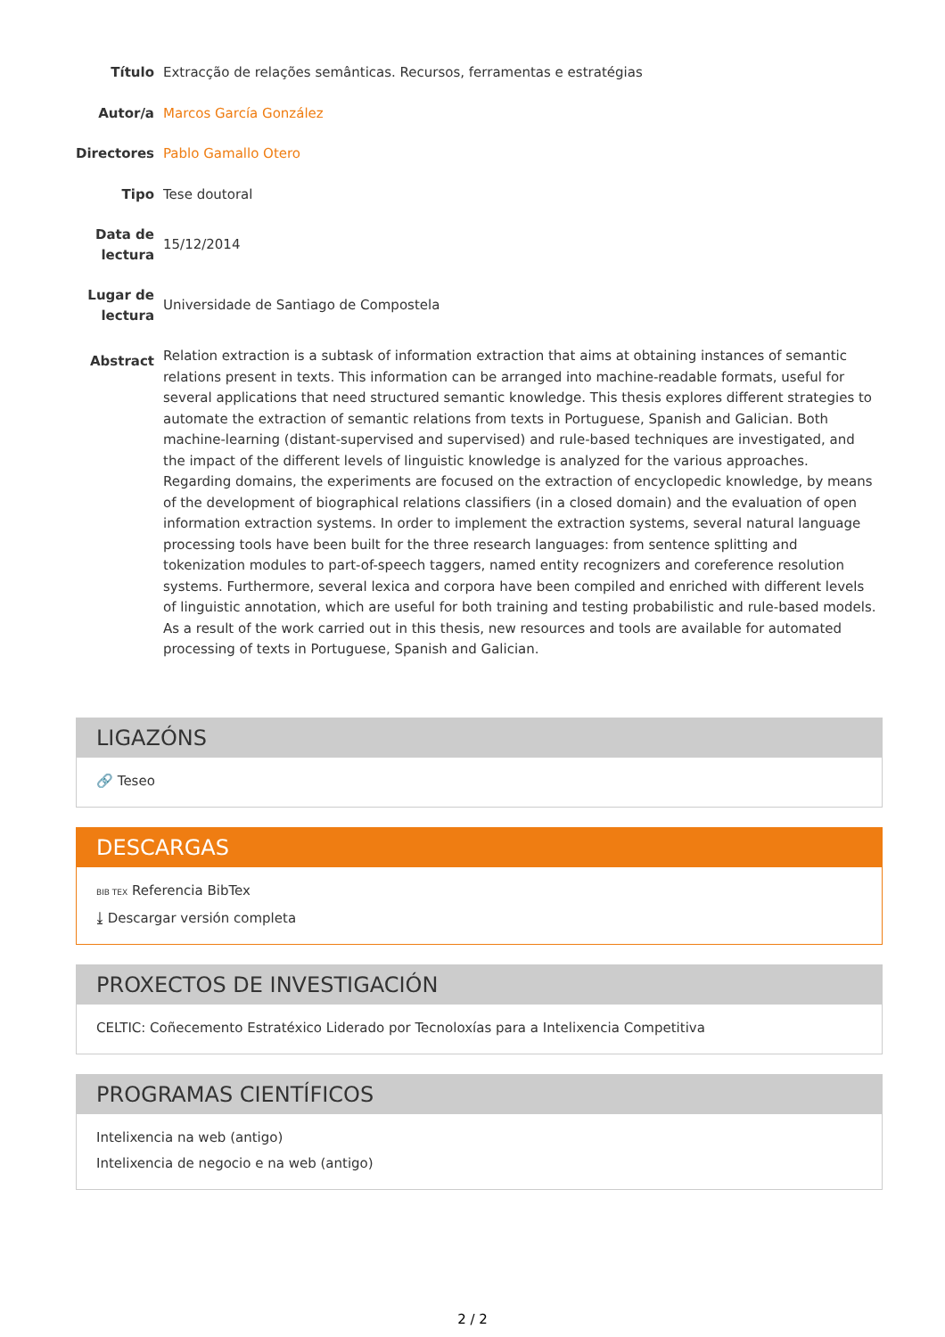Título
Extracção de relações semânticas. Recursos, ferramentas e estratégias
Autor/a
Marcos García González
Directores
Pablo Gamallo Otero
Tipo
Tese doutoral
Data de lectura
15/12/2014
Lugar de lectura
Universidade de Santiago de Compostela
Abstract
Relation extraction is a subtask of information extraction that aims at obtaining instances of semantic relations present in texts. This information can be arranged into machine-readable formats, useful for several applications that need structured semantic knowledge. This thesis explores different strategies to automate the extraction of semantic relations from texts in Portuguese, Spanish and Galician. Both machine-learning (distant-supervised and supervised) and rule-based techniques are investigated, and the impact of the different levels of linguistic knowledge is analyzed for the various approaches. Regarding domains, the experiments are focused on the extraction of encyclopedic knowledge, by means of the development of biographical relations classifiers (in a closed domain) and the evaluation of open information extraction systems. In order to implement the extraction systems, several natural language processing tools have been built for the three research languages: from sentence splitting and tokenization modules to part-of-speech taggers, named entity recognizers and coreference resolution systems. Furthermore, several lexica and corpora have been compiled and enriched with different levels of linguistic annotation, which are useful for both training and testing probabilistic and rule-based models. As a result of the work carried out in this thesis, new resources and tools are available for automated processing of texts in Portuguese, Spanish and Galician.
LIGAZÓNS
🔗 Teseo
DESCARGAS
BIB TEX Referencia BibTex
⤓ Descargar versión completa
PROXECTOS DE INVESTIGACIÓN
CELTIC: Coñecemento Estratéxico Liderado por Tecnoloxías para a Intelixencia Competitiva
PROGRAMAS CIENTÍFICOS
Intelixencia na web (antigo)
Intelixencia de negocio e na web (antigo)
2 / 2